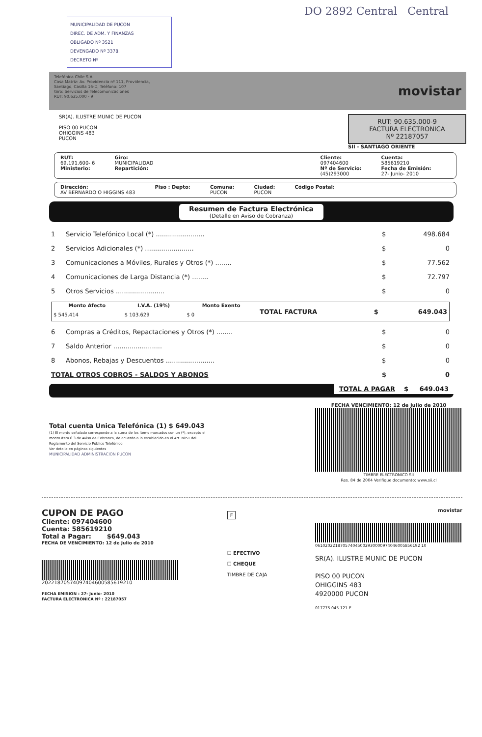DO 2892 Central Central
MUNICIPALIDAD DE PUCON
DIREC. DE ADM. Y FINANZAS
OBLIGADO Nº 3521
DEVENGADO Nº 3378.
DECRETO Nº
Telefónica Chile S.A.
Casa Matriz: Av. Providencia nº 111, Providencia,
Santiago, Casilla 16-D, Teléfono: 107
Giro: Servicios de Telecomunicaciones
RUT: 90.635.000 - 9
movistar
SR(A). ILUSTRE MUNIC DE PUCON
PISO 00 PUCON
OHIGGINS 483
PUCON
RUT: 90.635.000-9
FACTURA ELECTRONICA
Nº 22187057
SII - SANTIAGO ORIENTE
RUT:
69.191.600- 6
Ministerio:
Giro:
MUNICIPALIDAD
Repartición:
Cliente:
097404600
Nº de Servicio:
(45)293000
Cuenta:
585619210
Fecha de Emisión:
27- Junio- 2010
Dirección:
AV BERNARDO O HIGGINS 483
Piso : Depto: Comuna:
PUCON
Ciudad:
PUCON
Código Postal:
Resumen de Factura Electrónica
(Detalle en Aviso de Cobranza)
| 1 | Servicio Telefónico Local (*) ........................ | $ | 498.684 |
| 2 | Servicios Adicionales (*) ........................ | $ | 0 |
| 3 | Comunicaciones a Móviles, Rurales y Otros (*) ........ | $ | 77.562 |
| 4 | Comunicaciones de Larga Distancia (*) ........ | $ | 72.797 |
| 5 | Otros Servicios ........................ | $ | 0 |
| / Monto Afecto / I.V.A. (19%) / Monto Exento / TOTAL FACTURA / $ / 649.043 / / $ 545.414 / $ 103.629 / $ 0 / / / / | | | |
| 6 | Compras a Créditos, Repactaciones y Otros (*) ........ | $ | 0 |
| 7 | Saldo Anterior ........................ | $ | 0 |
| 8 | Abonos, Rebajas y Descuentos ........................ | $ | 0 |
| TOTAL OTROS COBROS - SALDOS Y ABONOS | | $ | 0 |
TOTAL A PAGAR $ 649.043
Total cuenta Unica Telefónica (1) $ 649.043
(1) El monto señalado corresponde a la suma de los ítems marcados con un (*), excepto el monto ítem 6.3 de Aviso de Cobranza, de acuerdo a lo establecido en el Art. Nº51 del Reglamento del Servicio Público Telefónico.
Ver detalle en páginas siguientes
MUNICIPALIDAD ADMINISTRACION PUCON
FECHA VENCIMIENTO: 12 de Julio de 2010
TIMBRE ELECTRONICO SII
Res. 84 de 2004 Verifique documento: www.sii.cl
CUPON DE PAGO
Cliente: 097404600
Cuenta: 585619210
Total a Pagar: $649.043
FECHA DE VENCIMIENTO: 12 de Julio de 2010
20221870574097404600585619210
FECHA EMISION : 27- Junio- 2010
FACTURA ELECTRONICA Nº : 22187057
F
☐ EFECTIVO
☐ CHEQUE
TIMBRE DE CAJA
movistar
061020221870574045002930000974046005856192 10
SR(A). ILUSTRE MUNIC DE PUCON
PISO 00 PUCON
OHIGGINS 483
4920000 PUCON
017775 045 121 E